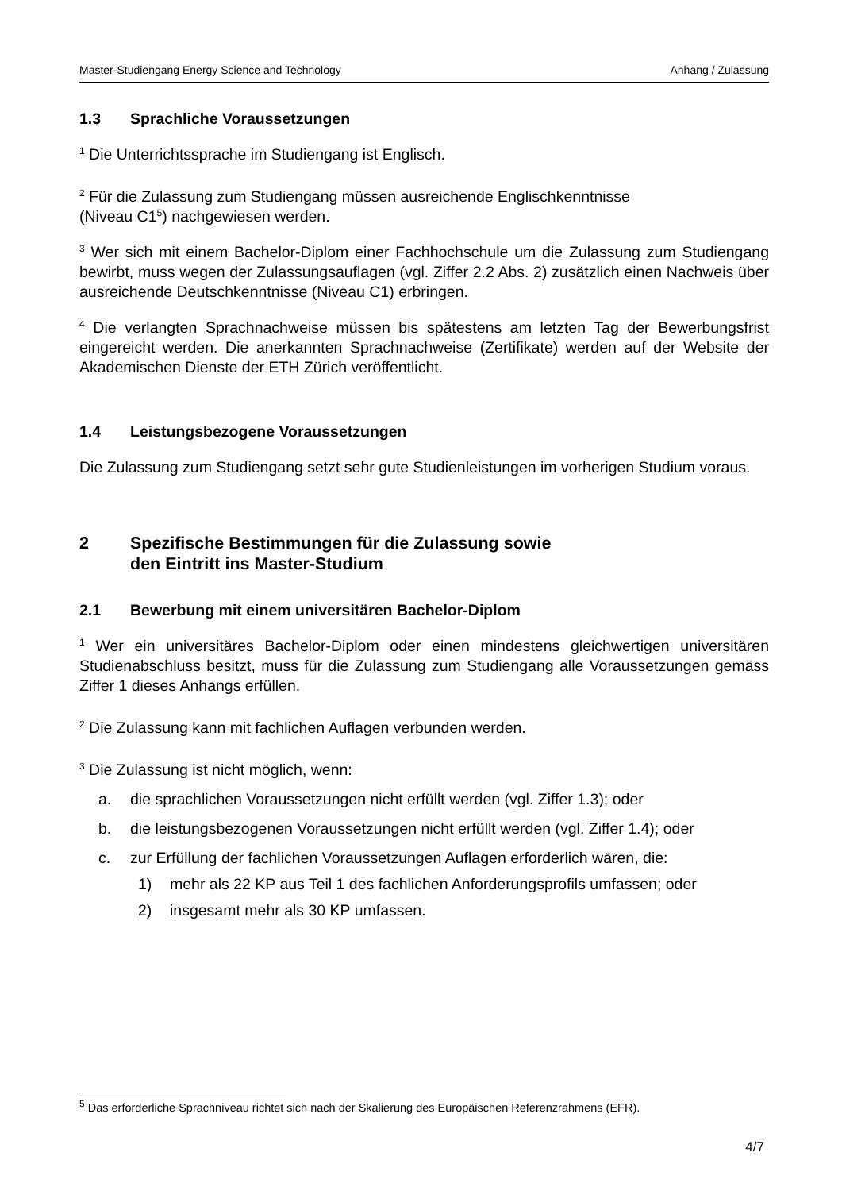Master-Studiengang Energy Science and Technology Anhang / Zulassung
1.3 Sprachliche Voraussetzungen
<sup>1</sup> Die Unterrichtssprache im Studiengang ist Englisch.
<sup>2</sup> Für die Zulassung zum Studiengang müssen ausreichende Englischkenntnisse
(Niveau C1<sup>5</sup>) nachgewiesen werden.
<sup>3</sup> Wer sich mit einem Bachelor-Diplom einer Fachhochschule um die Zulassung zum Studiengang bewirbt, muss wegen der Zulassungsauflagen (vgl. Ziffer 2.2 Abs. 2) zusätzlich einen Nachweis über ausreichende Deutschkenntnisse (Niveau C1) erbringen.
<sup>4</sup> Die verlangten Sprachnachweise müssen bis spätestens am letzten Tag der Bewerbungsfrist eingereicht werden. Die anerkannten Sprachnachweise (Zertifikate) werden auf der Website der Akademischen Dienste der ETH Zürich veröffentlicht.
1.4 Leistungsbezogene Voraussetzungen
Die Zulassung zum Studiengang setzt sehr gute Studienleistungen im vorherigen Studium voraus.
2 Spezifische Bestimmungen für die Zulassung sowie
den Eintritt ins Master-Studium
2.1 Bewerbung mit einem universitären Bachelor-Diplom
<sup>1</sup> Wer ein universitäres Bachelor-Diplom oder einen mindestens gleichwertigen universitären Studienabschluss besitzt, muss für die Zulassung zum Studiengang alle Voraussetzungen gemäss Ziffer 1 dieses Anhangs erfüllen.
<sup>2</sup> Die Zulassung kann mit fachlichen Auflagen verbunden werden.
<sup>3</sup> Die Zulassung ist nicht möglich, wenn:
a. die sprachlichen Voraussetzungen nicht erfüllt werden (vgl. Ziffer 1.3); oder
b. die leistungsbezogenen Voraussetzungen nicht erfüllt werden (vgl. Ziffer 1.4); oder
c. zur Erfüllung der fachlichen Voraussetzungen Auflagen erforderlich wären, die:
1) mehr als 22 KP aus Teil 1 des fachlichen Anforderungsprofils umfassen; oder
2) insgesamt mehr als 30 KP umfassen.
<sup>5</sup> Das erforderliche Sprachniveau richtet sich nach der Skalierung des Europäischen Referenzrahmens (EFR).
4/7